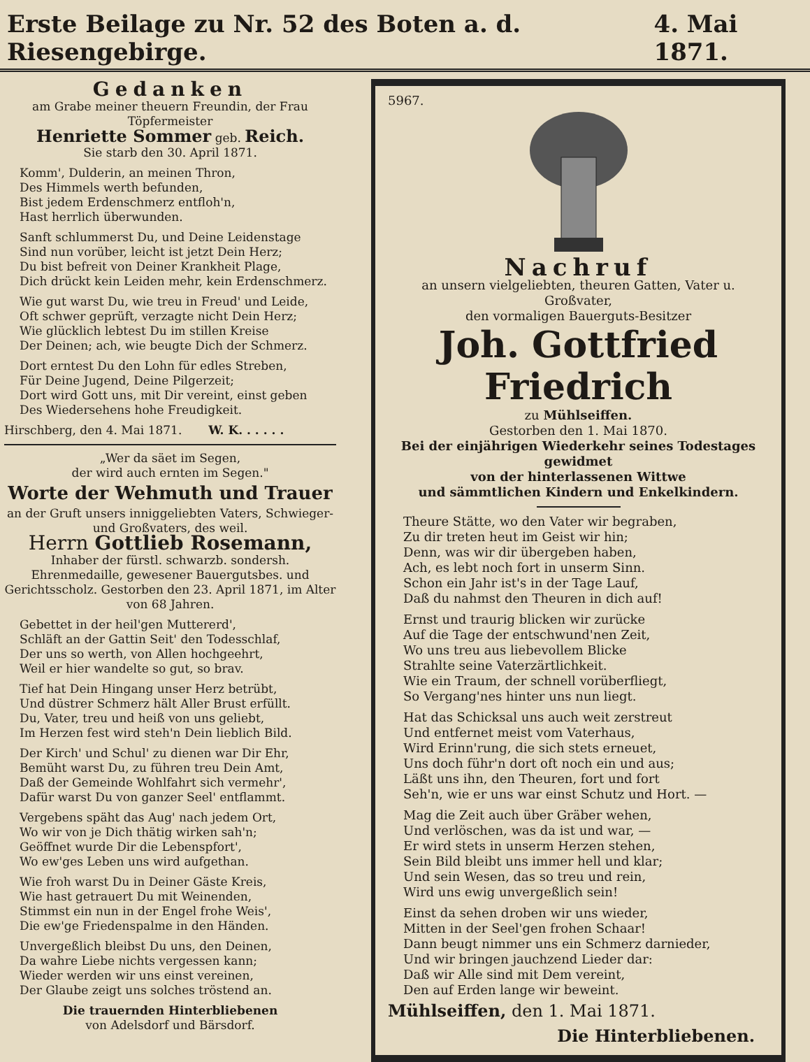Erste Beilage zu Nr. 52 des Boten a. d. Riesengebirge. 4. Mai 1871.
Gedanken
am Grabe meiner theuern Freundin, der Frau Töpfermeister
Henriette Sommer geb. Reich.
Sie starb den 30. April 1871.
Komm', Dulderin, an meinen Thron,
Des Himmels werth befunden,
Bist jedem Erdenschmerz entfloh'n,
Hast herrlich überwunden.
Sanft schlummerst Du, und Deine Leidenstage
Sind nun vorüber, leicht ist jetzt Dein Herz;
Du bist befreit von Deiner Krankheit Plage,
Dich drückt kein Leiden mehr, kein Erdenschmerz.
Wie gut warst Du, wie treu in Freud' und Leide,
Oft schwer geprüft, verzagte nicht Dein Herz;
Wie glücklich lebtest Du im stillen Kreise
Der Deinen; ach, wie beugte Dich der Schmerz.
Dort erntest Du den Lohn für edles Streben,
Für Deine Jugend, Deine Pilgerzeit;
Dort wird Gott uns, mit Dir vereint, einst geben
Des Wiedersehens hohe Freudigkeit.
Hirschberg, den 4. Mai 1871. W. K. . . . . .
„Wer da säet im Segen,
der wird auch ernten im Segen."
Worte der Wehmuth und Trauer
an der Gruft unsers inniggeliebten Vaters, Schwieger- und Großvaters, des weil.
Herrn Gottlieb Rosemann,
Inhaber der fürstl. schwarzb. sondersh. Ehrenmedaille, gewesener Bauergutsbes. und Gerichtsscholz. Gestorben den 23. April 1871, im Alter von 68 Jahren.
Gebettet in der heil'gen Muttererd',
Schläft an der Gattin Seit' den Todesschlaf,
Der uns so werth, von Allen hochgeehrt,
Weil er hier wandelte so gut, so brav.
Tief hat Dein Hingang unser Herz betrübt,
Und düstrer Schmerz hält Aller Brust erfüllt.
Du, Vater, treu und heiß von uns geliebt,
Im Herzen fest wird steh'n Dein lieblich Bild.
Der Kirch' und Schul' zu dienen war Dir Ehr,
Bemüht warst Du, zu führen treu Dein Amt,
Daß der Gemeinde Wohlfahrt sich vermehr',
Dafür warst Du von ganzer Seel' entflammt.
Vergebens späht das Aug' nach jedem Ort,
Wo wir von je Dich thätig wirken sah'n;
Geöffnet wurde Dir die Lebenspfort',
Wo ew'ges Leben uns wird aufgethan.
Wie froh warst Du in Deiner Gäste Kreis,
Wie hast getrauert Du mit Weinenden,
Stimmst ein nun in der Engel frohe Weis',
Die ew'ge Friedenspalme in den Händen.
Unvergeßlich bleibst Du uns, den Deinen,
Da wahre Liebe nichts vergessen kann;
Wieder werden wir uns einst vereinen,
Der Glaube zeigt uns solches tröstend an.
Die trauernden Hinterbliebenen
von Adelsdorf und Bärsdorf.
5967.
Nachruf
an unsern vielgeliebten, theuren Gatten, Vater u. Großvater,
den vormaligen Bauerguts-Besitzer
Joh. Gottfried Friedrich
zu Mühlseiffen.
Gestorben den 1. Mai 1870.
Bei der einjährigen Wiederkehr seines Todestages gewidmet
von der hinterlassenen Wittwe
und sämmtlichen Kindern und Enkelkindern.
Theure Stätte, wo den Vater wir begraben,
Zu dir treten heut im Geist wir hin;
Denn, was wir dir übergeben haben,
Ach, es lebt noch fort in unserm Sinn.
Schon ein Jahr ist's in der Tage Lauf,
Daß du nahmst den Theuren in dich auf!
Ernst und traurig blicken wir zurücke
Auf die Tage der entschwund'nen Zeit,
Wo uns treu aus liebevollem Blicke
Strahlte seine Vaterzärtlichkeit.
Wie ein Traum, der schnell vorüberfliegt,
So Vergang'nes hinter uns nun liegt.
Hat das Schicksal uns auch weit zerstreut
Und entfernet meist vom Vaterhaus,
Wird Erinn'rung, die sich stets erneuet,
Uns doch führ'n dort oft noch ein und aus;
Läßt uns ihn, den Theuren, fort und fort
Seh'n, wie er uns war einst Schutz und Hort. —
Mag die Zeit auch über Gräber wehen,
Und verlöschen, was da ist und war, —
Er wird stets in unserm Herzen stehen,
Sein Bild bleibt uns immer hell und klar;
Und sein Wesen, das so treu und rein,
Wird uns ewig unvergeßlich sein!
Einst da sehen droben wir uns wieder,
Mitten in der Seel'gen frohen Schaar!
Dann beugt nimmer uns ein Schmerz darnieder,
Und wir bringen jauchzend Lieder dar:
Daß wir Alle sind mit Dem vereint,
Den auf Erden lange wir beweint.
Mühlseiffen, den 1. Mai 1871.
Die Hinterbliebenen.